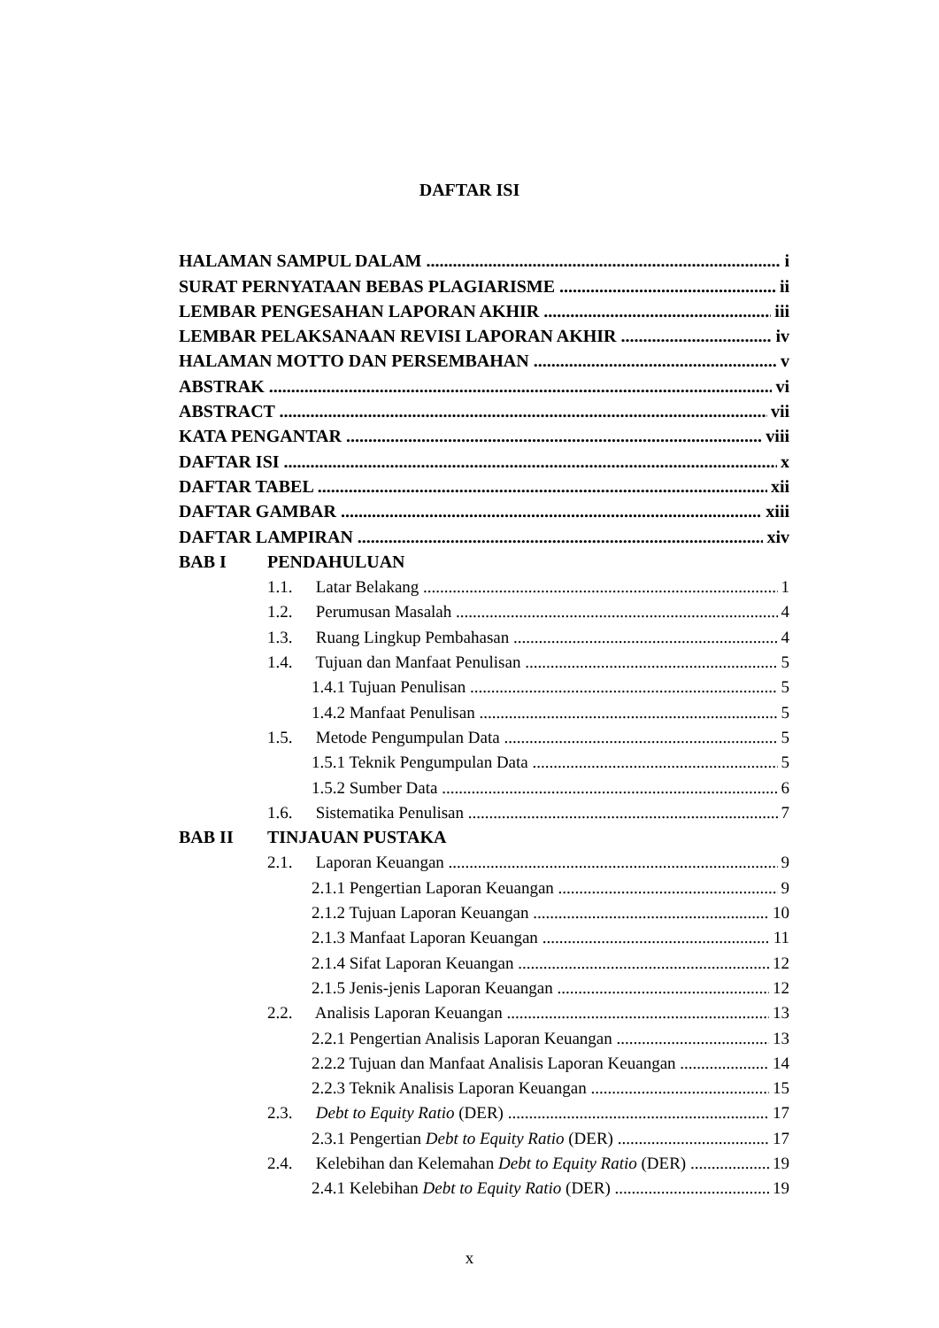DAFTAR ISI
HALAMAN SAMPUL DALAM i
SURAT PERNYATAAN BEBAS PLAGIARISME ii
LEMBAR PENGESAHAN LAPORAN AKHIR iii
LEMBAR PELAKSANAAN REVISI LAPORAN AKHIR iv
HALAMAN MOTTO DAN PERSEMBAHAN v
ABSTRAK vi
ABSTRACT vii
KATA PENGANTAR viii
DAFTAR ISI x
DAFTAR TABEL xii
DAFTAR GAMBAR xiii
DAFTAR LAMPIRAN xiv
BAB I PENDAHULUAN
1.1. Latar Belakang 1
1.2. Perumusan Masalah 4
1.3. Ruang Lingkup Pembahasan 4
1.4. Tujuan dan Manfaat Penulisan 5
1.4.1 Tujuan Penulisan 5
1.4.2 Manfaat Penulisan 5
1.5. Metode Pengumpulan Data 5
1.5.1 Teknik Pengumpulan Data 5
1.5.2 Sumber Data 6
1.6. Sistematika Penulisan 7
BAB II TINJAUAN PUSTAKA
2.1. Laporan Keuangan 9
2.1.1 Pengertian Laporan Keuangan 9
2.1.2 Tujuan Laporan Keuangan 10
2.1.3 Manfaat Laporan Keuangan 11
2.1.4 Sifat Laporan Keuangan 12
2.1.5 Jenis-jenis Laporan Keuangan 12
2.2. Analisis Laporan Keuangan 13
2.2.1 Pengertian Analisis Laporan Keuangan 13
2.2.2 Tujuan dan Manfaat Analisis Laporan Keuangan 14
2.2.3 Teknik Analisis Laporan Keuangan 15
2.3. Debt to Equity Ratio (DER) 17
2.3.1 Pengertian Debt to Equity Ratio (DER) 17
2.4. Kelebihan dan Kelemahan Debt to Equity Ratio (DER) 19
2.4.1 Kelebihan Debt to Equity Ratio (DER) 19
x